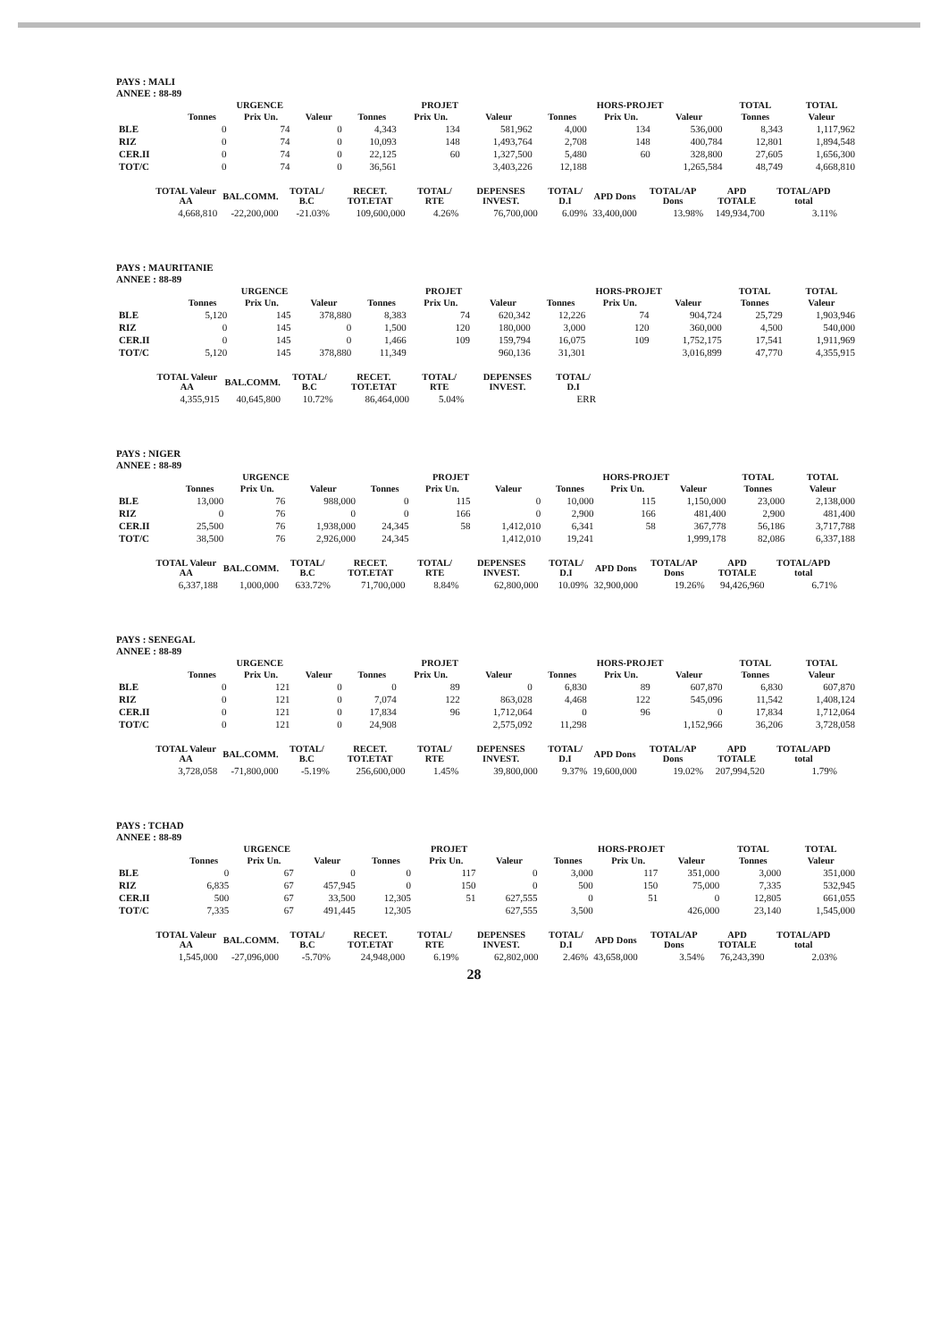PAYS : MALI
ANNEE : 88-89
| | URGENCE | | | PROJET | | | HORS-PROJET | | | TOTAL | TOTAL |
| --- | --- | --- | --- | --- | --- | --- | --- | --- | --- | --- | --- |
| | Tonnes | Prix Un. | Valeur | Tonnes | Prix Un. | Valeur | Tonnes | Prix Un. | Valeur | Tonnes | Valeur |
| BLE | 0 | 74 | 0 | 4,343 | 134 | 581,962 | 4,000 | 134 | 536,000 | 8,343 | 1,117,962 |
| RIZ | 0 | 74 | 0 | 10,093 | 148 | 1,493,764 | 2,708 | 148 | 400,784 | 12,801 | 1,894,548 |
| CER.II | 0 | 74 | 0 | 22,125 | 60 | 1,327,500 | 5,480 | 60 | 328,800 | 27,605 | 1,656,300 |
| TOT/C | 0 | 74 | 0 | 36,561 | | 3,403,226 | 12,188 | | 1,265,584 | 48,749 | 4,668,810 |
| TOTAL Valeur AA | BAL.COMM. | TOTAL/ B.C | RECET. TOT.ETAT | TOTAL/ RTE | DEPENSES INVEST. | TOTAL/ D.I | APD Dons | TOTAL/AP Dons | APD TOTALE | TOTAL/APD total |
| --- | --- | --- | --- | --- | --- | --- | --- | --- | --- | --- |
| 4,668,810 | -22,200,000 | -21.03% | 109,600,000 | 4.26% | 76,700,000 | 6.09% | 33,400,000 | 13.98% | 149,934,700 | 3.11% |
PAYS : MAURITANIE
ANNEE : 88-89
| | URGENCE | | | PROJET | | | HORS-PROJET | | | TOTAL | TOTAL |
| --- | --- | --- | --- | --- | --- | --- | --- | --- | --- | --- | --- |
| | Tonnes | Prix Un. | Valeur | Tonnes | Prix Un. | Valeur | Tonnes | Prix Un. | Valeur | Tonnes | Valeur |
| BLE | 5,120 | 145 | 378,880 | 8,383 | 74 | 620,342 | 12,226 | 74 | 904,724 | 25,729 | 1,903,946 |
| RIZ | 0 | 145 | 0 | 1,500 | 120 | 180,000 | 3,000 | 120 | 360,000 | 4,500 | 540,000 |
| CER.II | 0 | 145 | 0 | 1,466 | 109 | 159,794 | 16,075 | 109 | 1,752,175 | 17,541 | 1,911,969 |
| TOT/C | 5,120 | 145 | 378,880 | 11,349 | | 960,136 | 31,301 | | 3,016,899 | 47,770 | 4,355,915 |
| TOTAL Valeur AA | BAL.COMM. | TOTAL/ B.C | RECET. TOT.ETAT | TOTAL/ RTE | DEPENSES INVEST. | TOTAL/ D.I |
| --- | --- | --- | --- | --- | --- | --- |
| 4,355,915 | 40,645,800 | 10.72% | 86,464,000 | 5.04% | | ERR |
PAYS : NIGER
ANNEE : 88-89
| | URGENCE | | | PROJET | | | HORS-PROJET | | | TOTAL | TOTAL |
| --- | --- | --- | --- | --- | --- | --- | --- | --- | --- | --- | --- |
| | Tonnes | Prix Un. | Valeur | Tonnes | Prix Un. | Valeur | Tonnes | Prix Un. | Valeur | Tonnes | Valeur |
| BLE | 13,000 | 76 | 988,000 | 0 | 115 | 0 | 10,000 | 115 | 1,150,000 | 23,000 | 2,138,000 |
| RIZ | 0 | 76 | 0 | 0 | 166 | 0 | 2,900 | 166 | 481,400 | 2,900 | 481,400 |
| CER.II | 25,500 | 76 | 1,938,000 | 24,345 | 58 | 1,412,010 | 6,341 | 58 | 367,778 | 56,186 | 3,717,788 |
| TOT/C | 38,500 | 76 | 2,926,000 | 24,345 | | 1,412,010 | 19,241 | | 1,999,178 | 82,086 | 6,337,188 |
| TOTAL Valeur AA | BAL.COMM. | TOTAL/ B.C | RECET. TOT.ETAT | TOTAL/ RTE | DEPENSES INVEST. | TOTAL/ D.I | APD Dons | TOTAL/AP Dons | APD TOTALE | TOTAL/APD total |
| --- | --- | --- | --- | --- | --- | --- | --- | --- | --- | --- |
| 6,337,188 | 1,000,000 | 633.72% | 71,700,000 | 8.84% | 62,800,000 | 10.09% | 32,900,000 | 19.26% | 94,426,960 | 6.71% |
PAYS : SENEGAL
ANNEE : 88-89
| | URGENCE | | | PROJET | | | HORS-PROJET | | | TOTAL | TOTAL |
| --- | --- | --- | --- | --- | --- | --- | --- | --- | --- | --- | --- |
| | Tonnes | Prix Un. | Valeur | Tonnes | Prix Un. | Valeur | Tonnes | Prix Un. | Valeur | Tonnes | Valeur |
| BLE | 0 | 121 | 0 | 0 | 89 | 0 | 6,830 | 89 | 607,870 | 6,830 | 607,870 |
| RIZ | 0 | 121 | 0 | 7,074 | 122 | 863,028 | 4,468 | 122 | 545,096 | 11,542 | 1,408,124 |
| CER.II | 0 | 121 | 0 | 17,834 | 96 | 1,712,064 | 0 | 96 | 0 | 17,834 | 1,712,064 |
| TOT/C | 0 | 121 | 0 | 24,908 | | 2,575,092 | 11,298 | | 1,152,966 | 36,206 | 3,728,058 |
| TOTAL Valeur AA | BAL.COMM. | TOTAL/ B.C | RECET. TOT.ETAT | TOTAL/ RTE | DEPENSES INVEST. | TOTAL/ D.I | APD Dons | TOTAL/AP Dons | APD TOTALE | TOTAL/APD total |
| --- | --- | --- | --- | --- | --- | --- | --- | --- | --- | --- |
| 3,728,058 | -71,800,000 | -5.19% | 256,600,000 | 1.45% | 39,800,000 | 9.37% | 19,600,000 | 19.02% | 207,994,520 | 1.79% |
PAYS : TCHAD
ANNEE : 88-89
| | URGENCE | | | PROJET | | | HORS-PROJET | | | TOTAL | TOTAL |
| --- | --- | --- | --- | --- | --- | --- | --- | --- | --- | --- | --- |
| | Tonnes | Prix Un. | Valeur | Tonnes | Prix Un. | Valeur | Tonnes | Prix Un. | Valeur | Tonnes | Valeur |
| BLE | 0 | 67 | 0 | 0 | 117 | 0 | 3,000 | 117 | 351,000 | 3,000 | 351,000 |
| RIZ | 6,835 | 67 | 457,945 | 0 | 150 | 0 | 500 | 150 | 75,000 | 7,335 | 532,945 |
| CER.II | 500 | 67 | 33,500 | 12,305 | 51 | 627,555 | 0 | 51 | 0 | 12,805 | 661,055 |
| TOT/C | 7,335 | 67 | 491,445 | 12,305 | | 627,555 | 3,500 | | 426,000 | 23,140 | 1,545,000 |
| TOTAL Valeur AA | BAL.COMM. | TOTAL/ B.C | RECET. TOT.ETAT | TOTAL/ RTE | DEPENSES INVEST. | TOTAL/ D.I | APD Dons | TOTAL/AP Dons | APD TOTALE | TOTAL/APD total |
| --- | --- | --- | --- | --- | --- | --- | --- | --- | --- | --- |
| 1,545,000 | -27,096,000 | -5.70% | 24,948,000 | 6.19% | 62,802,000 | 2.46% | 43,658,000 | 3.54% | 76,243,390 | 2.03% |
28